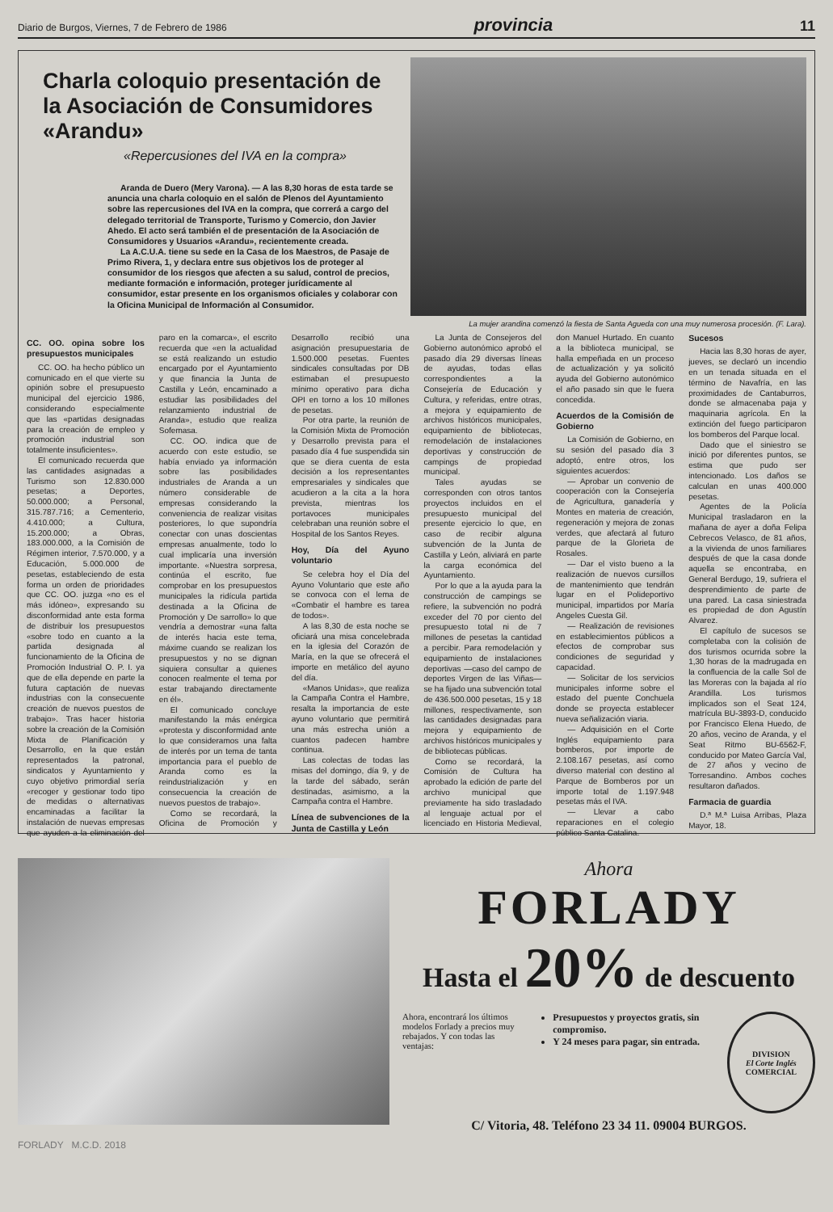Diario de Burgos, Viernes, 7 de Febrero de 1986 provincia 11
Charla coloquio presentación de la Asociación de Consumidores «Arandu»
«Repercusiones del IVA en la compra»
Aranda de Duero (Mery Varona). — A las 8,30 horas de esta tarde se anuncia una charla coloquio en el salón de Plenos del Ayuntamiento sobre las repercusiones del IVA en la compra, que correrá a cargo del delegado territorial de Transporte, Turismo y Comercio, don Javier Ahedo. El acto será también el de presentación de la Asociación de Consumidores y Usuarios «Arandu», recientemente creada.
La A.C.U.A. tiene su sede en la Casa de los Maestros, de Pasaje de Primo Rivera, 1, y declara entre sus objetivos los de proteger al consumidor de los riesgos que afecten a su salud, control de precios, mediante formación e información, proteger jurídicamente al consumidor, estar presente en los organismos oficiales y colaborar con la Oficina Municipal de Información al Consumidor.
La mujer arandina comenzó la fiesta de Santa Agueda con una muy numerosa procesión. (F. Lara).
CC. OO. opina sobre los presupuestos municipales
CC. OO. ha hecho público un comunicado en el que vierte su opinión sobre el presupuesto municipal del ejercicio 1986, considerando especialmente que las «partidas designadas para la creación de empleo y promoción industrial son totalmente insuficientes».
El comunicado recuerda que las cantidades asignadas a Turismo son 12.830.000 pesetas; a Deportes, 50.000.000; a Personal, 315.787.716; a Cementerio, 4.410.000; a Cultura, 15.200.000; a Obras, 183.000.000, a la Comisión de Régimen interior, 7.570.000, y a Educación, 5.000.000 de pesetas, estableciendo de esta forma un orden de prioridades que CC. OO. juzga «no es el más idóneo», expresando su disconformidad ante esta forma de distribuir los presupuestos «sobre todo en cuanto a la partida designada al funcionamiento de la Oficina de Promoción Industrial O. P. I. ya que de ella depende en parte la futura captación de nuevas industrias con la consecuente creación de nuevos puestos de trabajo». Tras hacer historia sobre la creación de la Comisión Mixta de Planificación y Desarrollo, en la que están representados la patronal, sindicatos y Ayuntamiento y cuyo objetivo primordial sería «recoger y gestionar todo tipo de medidas o alternativas encaminadas a facilitar la instalación de nuevas empresas que ayuden a la eliminación del paro en la comarca», el escrito recuerda que «en la actualidad se está realizando un estudio encargado por el Ayuntamiento y que financia la Junta de Castilla y León, encaminado a estudiar las posibilidades del relanzamiento industrial de Aranda», estudio que realiza Sofemasa.
CC. OO. indica que de acuerdo con este estudio, se había enviado ya información sobre las posibilidades industriales de Aranda a un número considerable de empresas considerando la conveniencia de realizar visitas posteriores, lo que supondría conectar con unas doscientas empresas anualmente, todo lo cual implicaría una inversión importante. «Nuestra sorpresa, continúa el escrito, fue comprobar en los presupuestos municipales la ridícula partida destinada a la Oficina de Promoción y De sarrollo» lo que vendría a demostrar «una falta de interés hacia este tema, máxime cuando se realizan los presupuestos y no se dignan siquiera consultar a quienes conocen realmente el tema por estar trabajando directamente en él».
El comunicado concluye manifestando la más enérgica «protesta y disconformidad ante lo que consideramos una falta de interés por un tema de tanta importancia para el pueblo de Aranda como es la reindustrialización y en consecuencia la creación de nuevos puestos de trabajo».
Como se recordará, la Oficina de Promoción y Desarrollo recibió una asignación presupuestaria de 1.500.000 pesetas. Fuentes sindicales consultadas por DB estimaban el presupuesto mínimo operativo para dicha OPI en torno a los 10 millones de pesetas.
Por otra parte, la reunión de la Comisión Mixta de Promoción y Desarrollo prevista para el pasado día 4 fue suspendida sin que se diera cuenta de esta decisión a los representantes empresariales y sindicales que acudieron a la cita a la hora prevista, mientras los portavoces municipales celebraban una reunión sobre el Hospital de los Santos Reyes.
Hoy, Día del Ayuno voluntario
Se celebra hoy el Día del Ayuno Voluntario que este año se convoca con el lema de «Combatir el hambre es tarea de todos».
A las 8,30 de esta noche se oficiará una misa concelebrada en la iglesia del Corazón de María, en la que se ofrecerá el importe en metálico del ayuno del día.
«Manos Unidas», que realiza la Campaña Contra el Hambre, resalta la importancia de este ayuno voluntario que permitirá una más estrecha unión a cuantos padecen hambre continua.
Las colectas de todas las misas del domingo, día 9, y de la tarde del sábado, serán destinadas, asimismo, a la Campaña contra el Hambre.
Línea de subvenciones de la Junta de Castilla y León
La Junta de Consejeros del Gobierno autonómico aprobó el pasado día 29 diversas líneas de ayudas, todas ellas correspondientes a la Consejería de Educación y Cultura, y referidas, entre otras, a mejora y equipamiento de archivos históricos municipales, equipamiento de bibliotecas, remodelación de instalaciones deportivas y construcción de campings de propiedad municipal.
Tales ayudas se corresponden con otros tantos proyectos incluidos en el presupuesto municipal del presente ejercicio lo que, en caso de recibir alguna subvención de la Junta de Castilla y León, aliviará en parte la carga económica del Ayuntamiento.
Por lo que a la ayuda para la construcción de campings se refiere, la subvención no podrá exceder del 70 por ciento del presupuesto total ni de 7 millones de pesetas la cantidad a percibir. Para remodelación y equipamiento de instalaciones deportivas —caso del campo de deportes Virgen de las Viñas— se ha fijado una subvención total de 436.500.000 pesetas, 15 y 18 millones, respectivamente, son las cantidades designadas para mejora y equipamiento de archivos históricos municipales y de bibliotecas públicas.
Como se recordará, la Comisión de Cultura ha aprobado la edición de parte del archivo municipal que previamente ha sido trasladado al lenguaje actual por el licenciado en Historia Medieval, don Manuel Hurtado. En cuanto a la biblioteca municipal, se halla empeñada en un proceso de actualización y ya solicitó ayuda del Gobierno autonómico el año pasado sin que le fuera concedida.
Acuerdos de la Comisión de Gobierno
La Comisión de Gobierno, en su sesión del pasado día 3 adoptó, entre otros, los siguientes acuerdos:
— Aprobar un convenio de cooperación con la Consejería de Agricultura, ganadería y Montes en materia de creación, regeneración y mejora de zonas verdes, que afectará al futuro parque de la Glorieta de Rosales.
— Dar el visto bueno a la realización de nuevos cursillos de mantenimiento que tendrán lugar en el Polideportivo municipal, impartidos por María Angeles Cuesta Gil.
— Realización de revisiones en establecimientos públicos a efectos de comprobar sus condiciones de seguridad y capacidad.
— Solicitar de los servicios municipales informe sobre el estado del puente Conchuela donde se proyecta establecer nueva señalización viaria.
— Adquisición en el Corte Inglés equipamiento para bomberos, por importe de 2.108.167 pesetas, así como diverso material con destino al Parque de Bomberos por un importe total de 1.197.948 pesetas más el IVA.
— Llevar a cabo reparaciones en el colegio público Santa Catalina.
Sucesos
Hacia las 8,30 horas de ayer, jueves, se declaró un incendio en un tenada situada en el término de Navafría, en las proximidades de Cantaburros, donde se almacenaba paja y maquinaria agrícola. En la extinción del fuego participaron los bomberos del Parque local.
Dado que el siniestro se inició por diferentes puntos, se estima que pudo ser intencionado. Los daños se calculan en unas 400.000 pesetas.
Agentes de la Policía Municipal trasladaron en la mañana de ayer a doña Felipa Cebrecos Velasco, de 81 años, a la vivienda de unos familiares después de que la casa donde aquella se encontraba, en General Berdugo, 19, sufriera el desprendimiento de parte de una pared. La casa siniestrada es propiedad de don Agustín Alvarez.
El capítulo de sucesos se completaba con la colisión de dos turismos ocurrida sobre la 1,30 horas de la madrugada en la confluencia de la calle Sol de las Moreras con la bajada al río Arandilla. Los turismos implicados son el Seat 124, matrícula BU-3893-D, conducido por Francisco Elena Huedo, de 20 años, vecino de Aranda, y el Seat Ritmo BU-6562-F, conducido por Mateo García Val, de 27 años y vecino de Torresandino. Ambos coches resultaron dañados.
Farmacia de guardia
D.ª M.ª Luisa Arribas, Plaza Mayor, 18.
Ahora
FORLADY
Hasta el 20% de descuento
Ahora, encontrará los últimos modelos Forlady a precios muy rebajados. Y con todas las ventajas:
Presupuestos y proyectos gratis, sin compromiso.
Y 24 meses para pagar, sin entrada.
DIVISION
El Corte Inglés
COMERCIAL
C/ Vitoria, 48. Teléfono 23 34 11. 09004 BURGOS.
FORLADY M.C.D. 2018